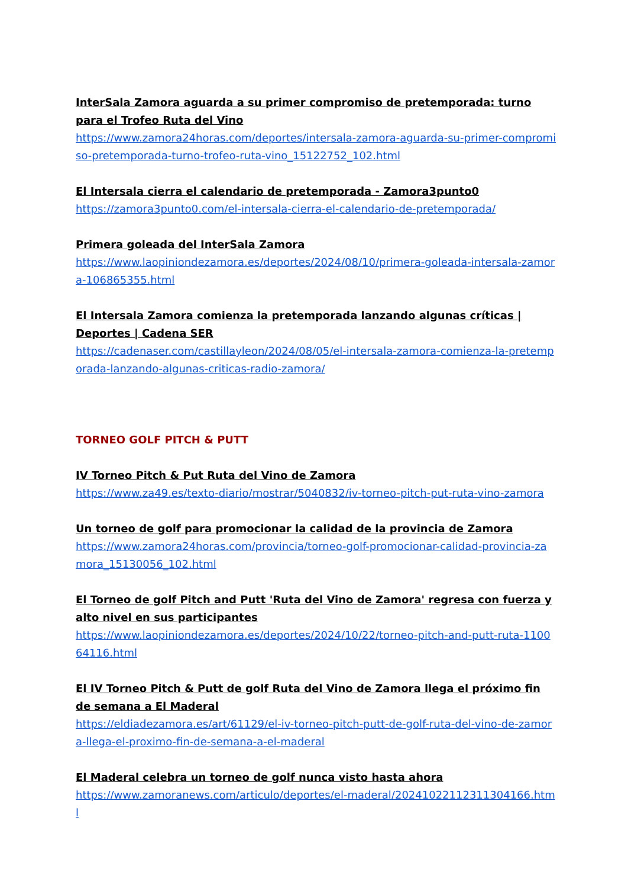InterSala Zamora aguarda a su primer compromiso de pretemporada: turno para el Trofeo Ruta del Vino
https://www.zamora24horas.com/deportes/intersala-zamora-aguarda-su-primer-compromiso-pretemporada-turno-trofeo-ruta-vino_15122752_102.html
El Intersala cierra el calendario de pretemporada - Zamora3punto0
https://zamora3punto0.com/el-intersala-cierra-el-calendario-de-pretemporada/
Primera goleada del InterSala Zamora
https://www.laopiniondezamora.es/deportes/2024/08/10/primera-goleada-intersala-zamora-106865355.html
El Intersala Zamora comienza la pretemporada lanzando algunas críticas | Deportes | Cadena SER
https://cadenaser.com/castillayleon/2024/08/05/el-intersala-zamora-comienza-la-pretemporada-lanzando-algunas-criticas-radio-zamora/
TORNEO GOLF PITCH & PUTT
IV Torneo Pitch & Put Ruta del Vino de Zamora
https://www.za49.es/texto-diario/mostrar/5040832/iv-torneo-pitch-put-ruta-vino-zamora
Un torneo de golf para promocionar la calidad de la provincia de Zamora
https://www.zamora24horas.com/provincia/torneo-golf-promocionar-calidad-provincia-zamora_15130056_102.html
El Torneo de golf Pitch and Putt 'Ruta del Vino de Zamora' regresa con fuerza y alto nivel en sus participantes
https://www.laopiniondezamora.es/deportes/2024/10/22/torneo-pitch-and-putt-ruta-110064116.html
El IV Torneo Pitch & Putt de golf Ruta del Vino de Zamora llega el próximo fin de semana a El Maderal
https://eldiadezamora.es/art/61129/el-iv-torneo-pitch-putt-de-golf-ruta-del-vino-de-zamora-llega-el-proximo-fin-de-semana-a-el-maderal
El Maderal celebra un torneo de golf nunca visto hasta ahora
https://www.zamoranews.com/articulo/deportes/el-maderal/20241022112311304166.html